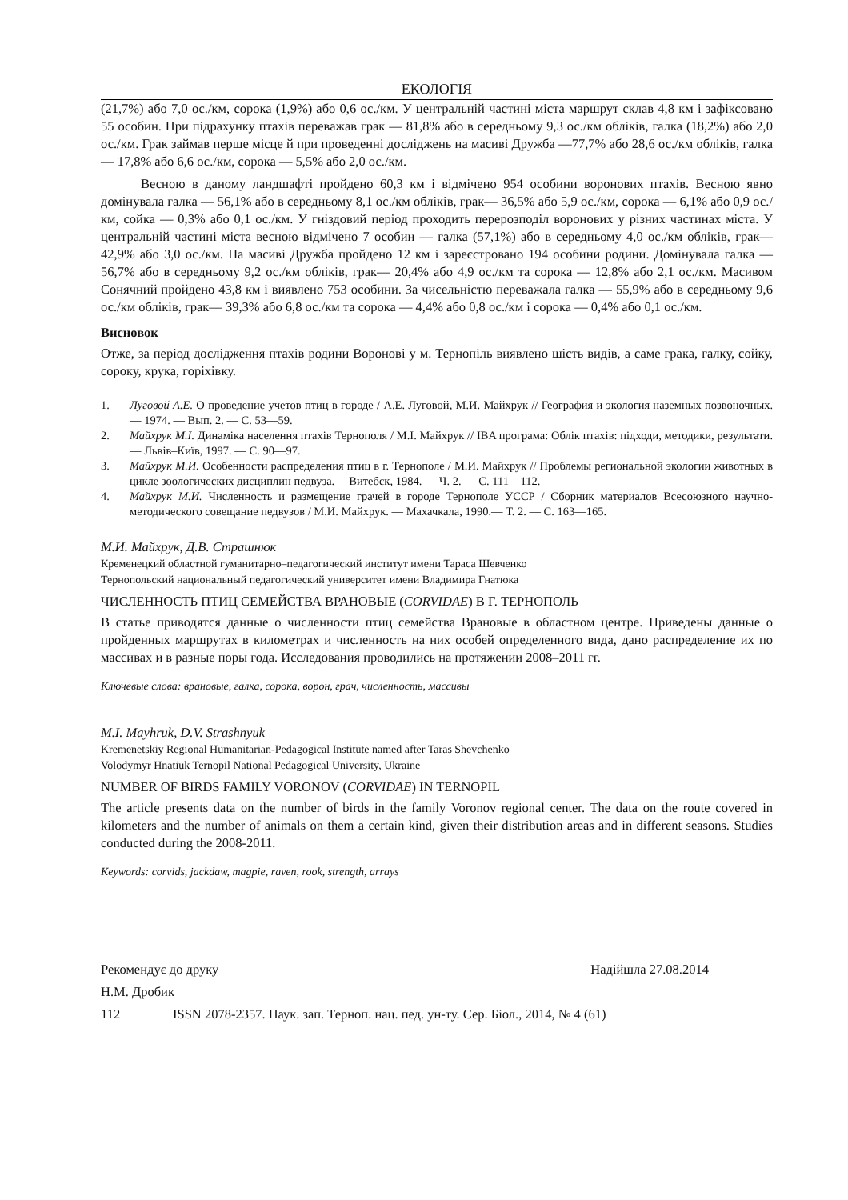ЕКОЛОГІЯ
(21,7%) або 7,0 ос./км, сорока (1,9%) або 0,6 ос./км. У центральній частині міста маршрут склав 4,8 км і зафіксовано 55 особин. При підрахунку птахів переважав грак — 81,8% або в середньому 9,3 ос./км обліків, галка (18,2%) або 2,0 ос./км. Грак займав перше місце й при проведенні досліджень на масиві Дружба —77,7% або 28,6 ос./км обліків, галка — 17,8% або 6,6 ос./км, сорока — 5,5% або 2,0 ос./км.
Весною в даному ландшафті пройдено 60,3 км і відмічено 954 особини воронових птахів. Весною явно домінувала галка — 56,1% або в середньому 8,1 ос./км обліків, грак— 36,5% або 5,9 ос./км, сорока — 6,1% або 0,9 ос./км, сойка — 0,3% або 0,1 ос./км. У гніздовий період проходить перерозподіл воронових у різних частинах міста. У центральній частині міста весною відмічено 7 особин — галка (57,1%) або в середньому 4,0 ос./км обліків, грак— 42,9% або 3,0 ос./км. На масиві Дружба пройдено 12 км і зареєстровано 194 особини родини. Домінувала галка — 56,7% або в середньому 9,2 ос./км обліків, грак— 20,4% або 4,9 ос./км та сорока — 12,8% або 2,1 ос./км. Масивом Сонячний пройдено 43,8 км і виявлено 753 особини. За чисельністю переважала галка — 55,9% або в середньому 9,6 ос./км обліків, грак— 39,3% або 6,8 ос./км та сорока — 4,4% або 0,8 ос./км і сорока — 0,4% або 0,1 ос./км.
Висновок
Отже, за період дослідження птахів родини Воронові у м. Тернопіль виявлено шість видів, а саме грака, галку, сойку, сороку, крука, горіхівку.
1. Луговой А.Е. О проведение учетов птиц в городе / А.Е. Луговой, М.И. Майхрук // География и экология наземных позвоночных. — 1974. — Вып. 2. — С. 53—59.
2. Майхрук М.І. Динаміка населення птахів Тернополя / М.І. Майхрук // IBA програма: Облік птахів: підходи, методики, результати. — Львів–Київ, 1997. — С. 90—97.
3. Майхрук М.И. Особенности распределения птиц в г. Тернополе / М.И. Майхрук // Проблемы региональной экологии животных в цикле зоологических дисциплин педвуза.— Витебск, 1984. — Ч. 2. — С. 111—112.
4. Майхрук М.И. Численность и размещение грачей в городе Тернополе УССР / Сборник материалов Всесоюзного научно-методического совещание педвузов / М.И. Майхрук. — Махачкала, 1990.— Т. 2. — С. 163—165.
М.И. Майхрук, Д.В. Страшнюк
Кременецкий областной гуманитарно–педагогический институт имени Тараса Шевченко
Тернопольский национальный педагогический университет имени Владимира Гнатюка
ЧИСЛЕННОСТЬ ПТИЦ СЕМЕЙСТВА ВРАНОВЫЕ (CORVIDAE) В Г. ТЕРНОПОЛЬ
В статье приводятся данные о численности птиц семейства Врановые в областном центре. Приведены данные о пройденных маршрутах в километрах и численность на них особей определенного вида, дано распределение их по массивах и в разные поры года. Исследования проводились на протяжении 2008–2011 гг.
Ключевые слова: врановые, галка, сорока, ворон, грач, численность, массивы
M.I. Mayhruk, D.V. Strashnyuk
Kremenetskiy Regional Humanitarian-Pedagogical Institute named after Taras Shevchenko
Volodymyr Hnatiuk Ternopil National Pedagogical University, Ukraine
NUMBER OF BIRDS FAMILY VORONOV (CORVIDAE) IN TERNOPIL
The article presents data on the number of birds in the family Voronov regional center. The data on the route covered in kilometers and the number of animals on them a certain kind, given their distribution areas and in different seasons. Studies conducted during the 2008-2011.
Keywords: corvids, jackdaw, magpie, raven, rook, strength, arrays
Рекомендує до друку Надійшла 27.08.2014
Н.М. Дробик
112 ISSN 2078-2357. Наук. зап. Терноп. нац. пед. ун-ту. Сер. Біол., 2014, № 4 (61)